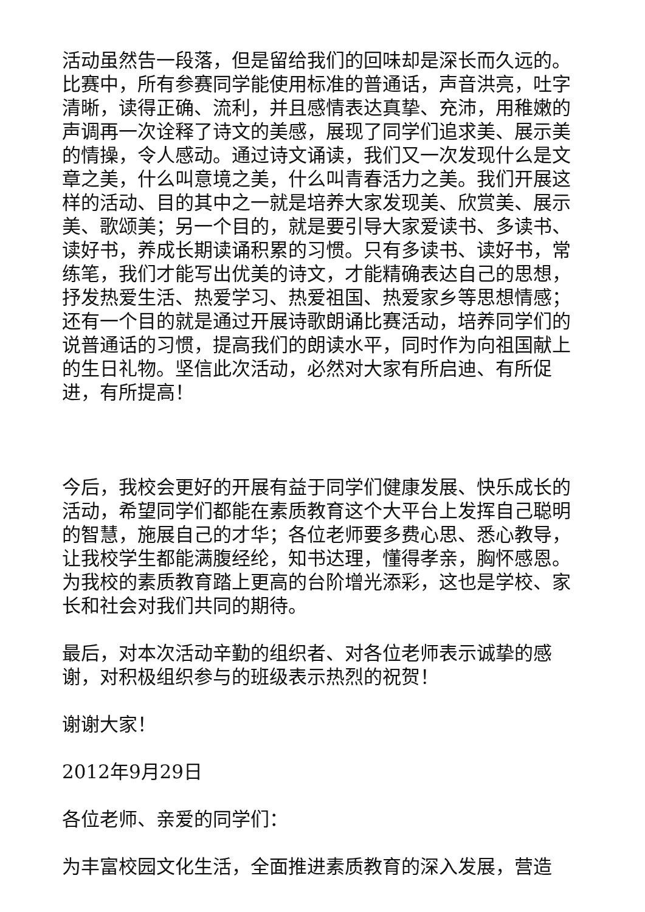活动虽然告一段落，但是留给我们的回味却是深长而久远的。比赛中，所有参赛同学能使用标准的普通话，声音洪亮，吐字清晰，读得正确、流利，并且感情表达真挚、充沛，用稚嫩的声调再一次诠释了诗文的美感，展现了同学们追求美、展示美的情操，令人感动。通过诗文诵读，我们又一次发现什么是文章之美，什么叫意境之美，什么叫青春活力之美。我们开展这样的活动、目的其中之一就是培养大家发现美、欣赏美、展示美、歌颂美；另一个目的，就是要引导大家爱读书、多读书、读好书，养成长期读诵积累的习惯。只有多读书、读好书，常练笔，我们才能写出优美的诗文，才能精确表达自己的思想，抒发热爱生活、热爱学习、热爱祖国、热爱家乡等思想情感；还有一个目的就是通过开展诗歌朗诵比赛活动，培养同学们的说普通话的习惯，提高我们的朗读水平，同时作为向祖国献上的生日礼物。坚信此次活动，必然对大家有所启迪、有所促进，有所提高！
今后，我校会更好的开展有益于同学们健康发展、快乐成长的活动，希望同学们都能在素质教育这个大平台上发挥自己聪明的智慧，施展自己的才华；各位老师要多费心思、悉心教导，让我校学生都能满腹经纶，知书达理，懂得孝亲，胸怀感恩。为我校的素质教育踏上更高的台阶增光添彩，这也是学校、家长和社会对我们共同的期待。
最后，对本次活动辛勤的组织者、对各位老师表示诚挚的感谢，对积极组织参与的班级表示热烈的祝贺！
谢谢大家！
2012年9月29日
各位老师、亲爱的同学们：
为丰富校园文化生活，全面推进素质教育的深入发展，营造